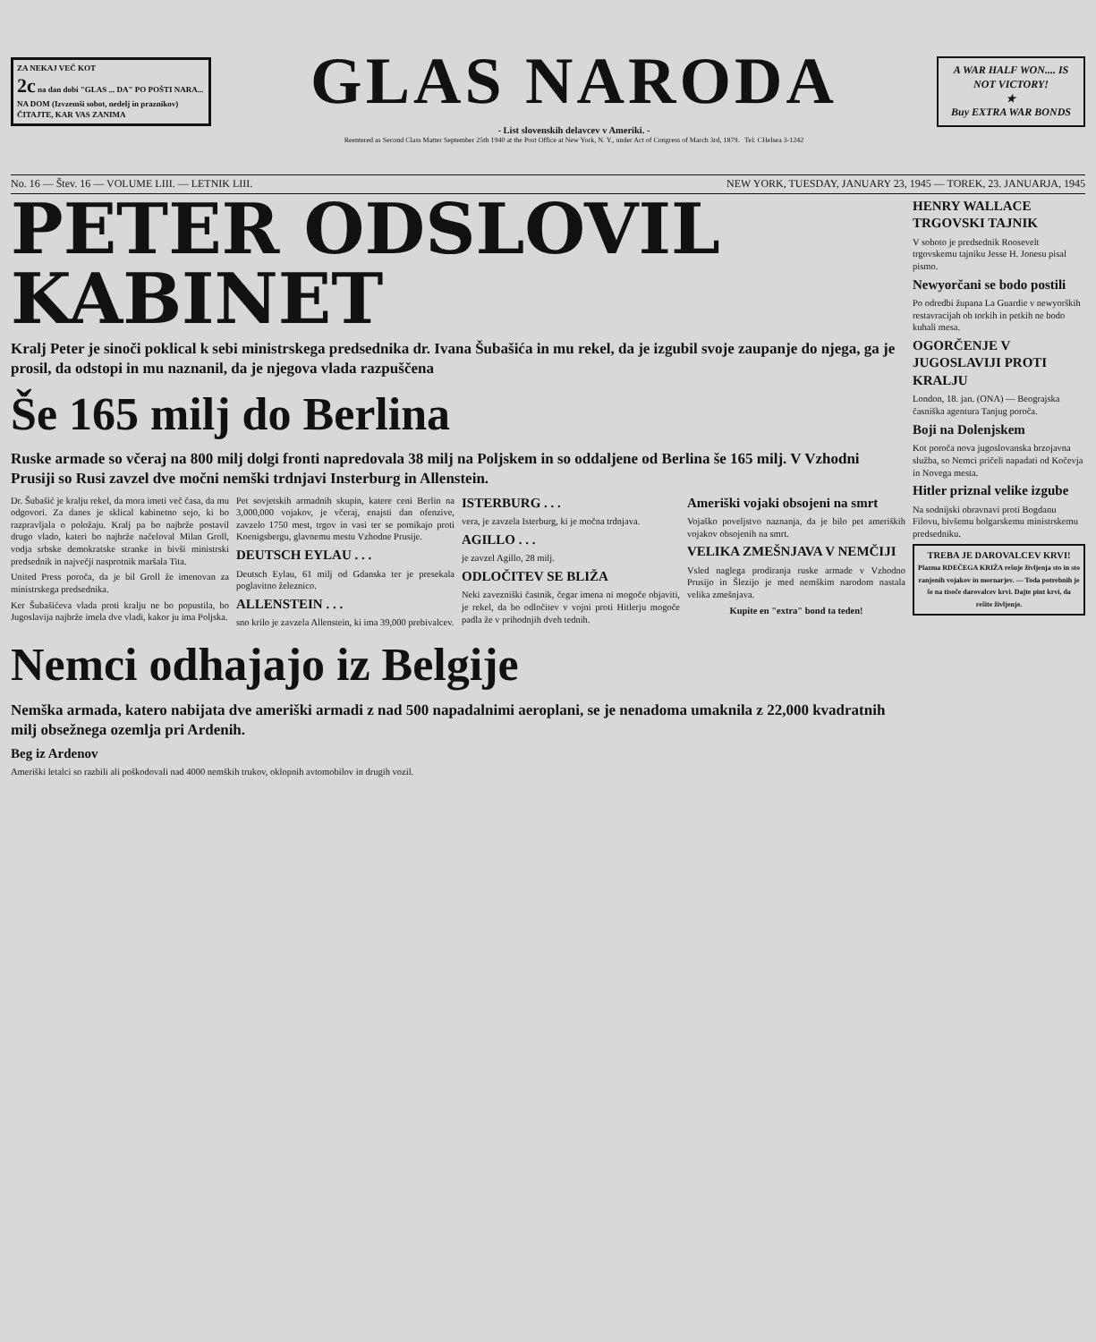ZA NEKAJ VEČ KOT
2c na dan dobi "GLAS ... DA" PO POŠTI NARA... NA DOM (Izvzemši sobot, nedelj in praznikov)
ČITAJTE, KAR VAS ZANIMA
GLAS NARODA
- List slovenskih delavcev v Ameriki. -
Reentered as Second Class Matter September 25th 1940 at the Post Office at New York, N. Y., under Act of Congress of March 3rd, 1879. Tel: CHelsea 3-1242
A WAR HALF WON.... IS NOT VICTORY!
★
Buy EXTRA WAR BONDS
No. 16 — Štev. 16 — VOLUME LIII. — LETNIK LIII. NEW YORK, TUESDAY, JANUARY 23, 1945 — TOREK, 23. JANUARJA, 1945
PETER ODSLOVIL KABINET
Kralj Peter je sinoči poklical k sebi ministrskega predsednika dr. Ivana Šubašića in mu rekel, da je izgubil svoje zaupanje do njega, ga je prosil, da odstopi in mu naznanil, da je njegova vlada razpuščena
Še 165 milj do Berlina
Ruske armade so včeraj na 800 milj dolgi fronti napredovala 38 milj na Poljskem in so oddaljene od Berlina še 165 milj. V Vzhodni Prusiji so Rusi zavzel dve močni nemški trdnjavi Insterburg in Allenstein.
Dr. Šubašić je kralju rekel, da mora imeti več časa, da mu odgovori. Za danes je sklical kabinetno sejo, ki bo razpravljala o položaju. Kralj pa bo najbrže postavil drugo vlado, kateri bo najbrže načeloval Milan Groll, vodja srbske demokratske stranke in bivši ministrski predsednik in največji nasprotnik maršala Tita.
United Press poroča, da je bil Groll že imenovan za ministrskega predsednika.
Ker Šubašićeva vlada proti kralju ne bo popustila, bo Jugoslavija najbrže imela dve vladi, kakor ju ima Poljska.
Pet sovjetskih armadnih skupin, katere ceni Berlin na 3,000,000 vojakov, je včeraj, enajsti dan ofenzive, zavzelo 1750 mest, trgov in vasi ter se pomikajo proti Koenigsbergu, glavnemu mestu Vzhodne Prusije.
DEUTSCH EYLAU . . .
Deutsch Eylau, 61 milj od Gdanska ter je presekala poglavitno železnico.
ALLENSTEIN . . .
sno krilo je zavzela Allenstein, ki ima 39,000 prebivalcev.
ISTERBURG . . .
vera, je zavzela Isterburg, ki je močna trdnjava.
AGILLO . . .
je zavzel Agillo, 28 milj.
ODLOČITEV SE BLIŽA
Neki zavezniški častnik, čegar imena ni mogoče objaviti, je rekel, da bo odločitev v vojni proti Hitlerju mogoče padla že v prihodnjih dveh tednih.
Ameriški vojaki obsojeni na smrt
Vojaško poveljstvo naznanja, da je bilo pet ameriških vojakov obsojenih na smrt.
VELIKA ZMEŠNJAVA V NEMČIJI
Vsled naglega prodiranja ruske armade v Vzhodno Prusijo in Šlezijo je med nemškim narodom nastala velika zmešnjava.
Kupite en "extra" bond ta teden!
Nemci odhajajo iz Belgije
Nemška armada, katero nabijata dve ameriški armadi z nad 500 napadalnimi aeroplani, se je nenadoma umaknila z 22,000 kvadratnih milj obsežnega ozemlja pri Ardenih.
Beg iz Ardenov
Ameriški letalci so razbili ali poškodovali nad 4000 nemških trukov, oklopnih avtomobilov in drugih vozil.
HENRY WALLACE TRGOVSKI TAJNIK
V soboto je predsednik Roosevelt trgovskemu tajniku Jesse H. Jonesu pisal pismo.
Newyorčani se bodo postili
Po odredbi župana La Guardie v newyorških restavracijah ob torkih in petkih ne bodo kuhali mesa.
OGORČENJE V JUGOSLAVIJI PROTI KRALJU
London, 18. jan. (ONA) — Beograjska časniška agentura Tanjug poroča.
Boji na Dolenjskem
Kot poroča nova jugoslovanska brzojavna služba, so Nemci pričeli napadati od Kočevja in Novega mesta.
Hitler priznal velike izgube
Na sodnijski obravnavi proti Bogdanu Filovu, bivšemu bolgarskemu ministrskemu predsedniku.
TREBA JE DAROVALCEV KRVI!
Plazma RDEČEGA KRIŽA rešuje življenja sto in sto ranjenih vojakov in mornarjev. — Toda potrebnih je še na tisoče darovalcev krvi. Dajte pint krvi, da rešite življenje.